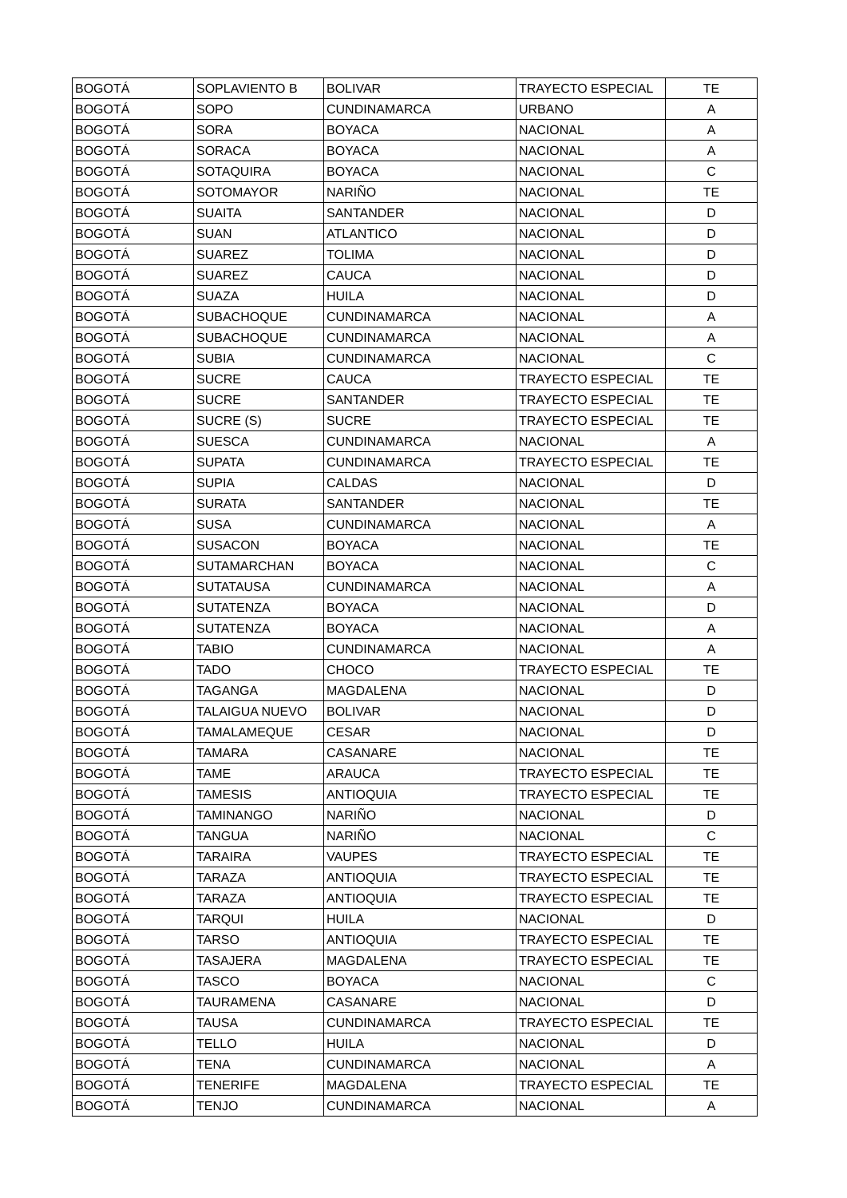| BOGOTÁ | SOPLAVIENTO B | BOLIVAR | TRAYECTO ESPECIAL | TE |
| BOGOTÁ | SOPO | CUNDINAMARCA | URBANO | A |
| BOGOTÁ | SORA | BOYACA | NACIONAL | A |
| BOGOTÁ | SORACA | BOYACA | NACIONAL | A |
| BOGOTÁ | SOTAQUIRA | BOYACA | NACIONAL | C |
| BOGOTÁ | SOTOMAYOR | NARIÑO | NACIONAL | TE |
| BOGOTÁ | SUAITA | SANTANDER | NACIONAL | D |
| BOGOTÁ | SUAN | ATLANTICO | NACIONAL | D |
| BOGOTÁ | SUAREZ | TOLIMA | NACIONAL | D |
| BOGOTÁ | SUAREZ | CAUCA | NACIONAL | D |
| BOGOTÁ | SUAZA | HUILA | NACIONAL | D |
| BOGOTÁ | SUBACHOQUE | CUNDINAMARCA | NACIONAL | A |
| BOGOTÁ | SUBACHOQUE | CUNDINAMARCA | NACIONAL | A |
| BOGOTÁ | SUBIA | CUNDINAMARCA | NACIONAL | C |
| BOGOTÁ | SUCRE | CAUCA | TRAYECTO ESPECIAL | TE |
| BOGOTÁ | SUCRE | SANTANDER | TRAYECTO ESPECIAL | TE |
| BOGOTÁ | SUCRE (S) | SUCRE | TRAYECTO ESPECIAL | TE |
| BOGOTÁ | SUESCA | CUNDINAMARCA | NACIONAL | A |
| BOGOTÁ | SUPATA | CUNDINAMARCA | TRAYECTO ESPECIAL | TE |
| BOGOTÁ | SUPIA | CALDAS | NACIONAL | D |
| BOGOTÁ | SURATA | SANTANDER | NACIONAL | TE |
| BOGOTÁ | SUSA | CUNDINAMARCA | NACIONAL | A |
| BOGOTÁ | SUSACON | BOYACA | NACIONAL | TE |
| BOGOTÁ | SUTAMARCHAN | BOYACA | NACIONAL | C |
| BOGOTÁ | SUTATAUSA | CUNDINAMARCA | NACIONAL | A |
| BOGOTÁ | SUTATENZA | BOYACA | NACIONAL | D |
| BOGOTÁ | SUTATENZA | BOYACA | NACIONAL | A |
| BOGOTÁ | TABIO | CUNDINAMARCA | NACIONAL | A |
| BOGOTÁ | TADO | CHOCO | TRAYECTO ESPECIAL | TE |
| BOGOTÁ | TAGANGA | MAGDALENA | NACIONAL | D |
| BOGOTÁ | TALAIGUA NUEVO | BOLIVAR | NACIONAL | D |
| BOGOTÁ | TAMALAMEQUE | CESAR | NACIONAL | D |
| BOGOTÁ | TAMARA | CASANARE | NACIONAL | TE |
| BOGOTÁ | TAME | ARAUCA | TRAYECTO ESPECIAL | TE |
| BOGOTÁ | TAMESIS | ANTIOQUIA | TRAYECTO ESPECIAL | TE |
| BOGOTÁ | TAMINANGO | NARIÑO | NACIONAL | D |
| BOGOTÁ | TANGUA | NARIÑO | NACIONAL | C |
| BOGOTÁ | TARAIRA | VAUPES | TRAYECTO ESPECIAL | TE |
| BOGOTÁ | TARAZA | ANTIOQUIA | TRAYECTO ESPECIAL | TE |
| BOGOTÁ | TARAZA | ANTIOQUIA | TRAYECTO ESPECIAL | TE |
| BOGOTÁ | TARQUI | HUILA | NACIONAL | D |
| BOGOTÁ | TARSO | ANTIOQUIA | TRAYECTO ESPECIAL | TE |
| BOGOTÁ | TASAJERA | MAGDALENA | TRAYECTO ESPECIAL | TE |
| BOGOTÁ | TASCO | BOYACA | NACIONAL | C |
| BOGOTÁ | TAURAMENA | CASANARE | NACIONAL | D |
| BOGOTÁ | TAUSA | CUNDINAMARCA | TRAYECTO ESPECIAL | TE |
| BOGOTÁ | TELLO | HUILA | NACIONAL | D |
| BOGOTÁ | TENA | CUNDINAMARCA | NACIONAL | A |
| BOGOTÁ | TENERIFE | MAGDALENA | TRAYECTO ESPECIAL | TE |
| BOGOTÁ | TENJO | CUNDINAMARCA | NACIONAL | A |